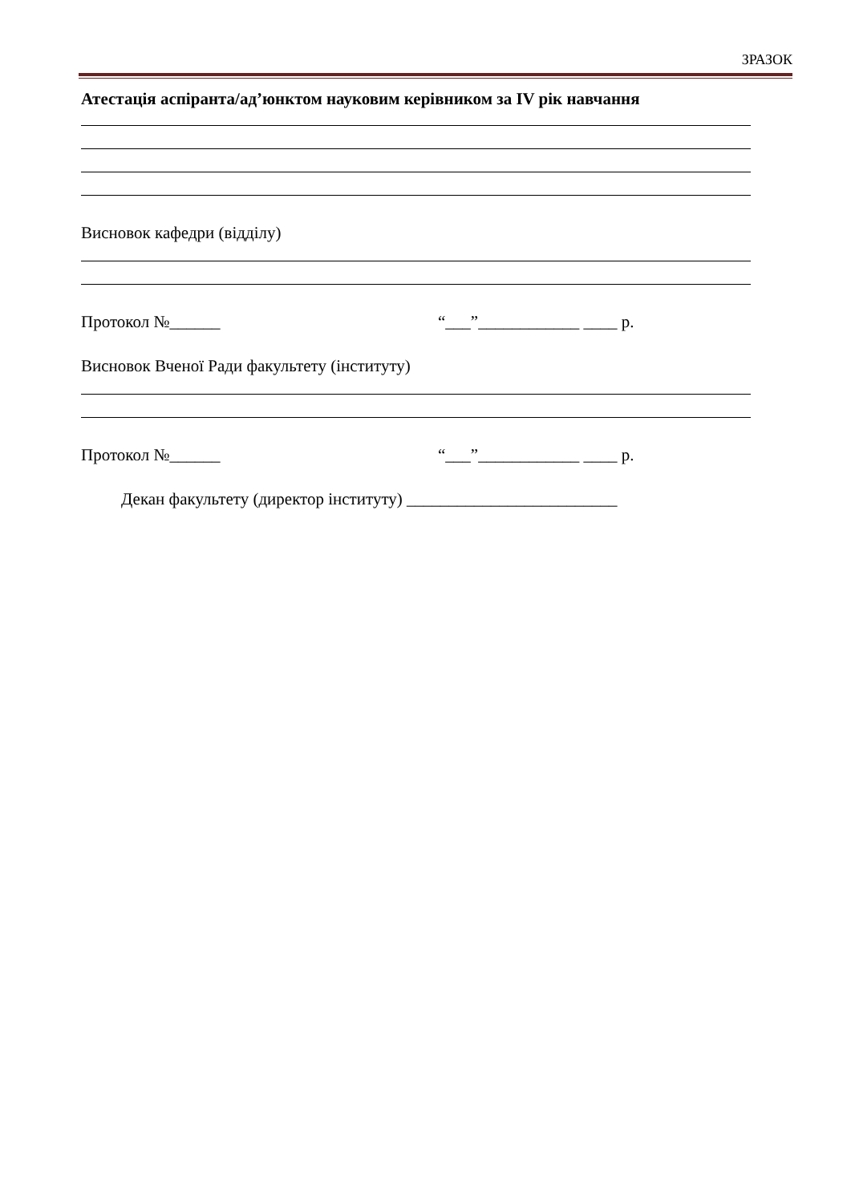ЗРАЗОК
Атестація аспіранта/ад’юнктом науковим керівником за IV рік навчання
Висновок кафедри (відділу)
Протокол №______ “___”____________ ____ р.
Висновок Вченої Ради факультету (інституту)
Протокол №______ “___”____________ ____ р.
Декан факультету (директор інституту) _________________________